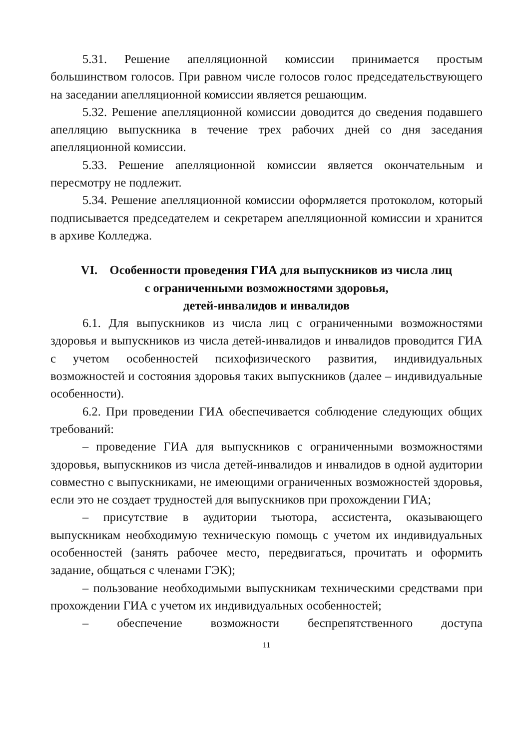5.31. Решение апелляционной комиссии принимается простым большинством голосов. При равном числе голосов голос председательствующего на заседании апелляционной комиссии является решающим.
5.32. Решение апелляционной комиссии доводится до сведения подавшего апелляцию выпускника в течение трех рабочих дней со дня заседания апелляционной комиссии.
5.33. Решение апелляционной комиссии является окончательным и пересмотру не подлежит.
5.34. Решение апелляционной комиссии оформляется протоколом, который подписывается председателем и секретарем апелляционной комиссии и хранится в архиве Колледжа.
VI. Особенности проведения ГИА для выпускников из числа лиц
с ограниченными возможностями здоровья,
детей-инвалидов и инвалидов
6.1. Для выпускников из числа лиц с ограниченными возможностями здоровья и выпускников из числа детей-инвалидов и инвалидов проводится ГИА с учетом особенностей психофизического развития, индивидуальных возможностей и состояния здоровья таких выпускников (далее – индивидуальные особенности).
6.2. При проведении ГИА обеспечивается соблюдение следующих общих требований:
– проведение ГИА для выпускников с ограниченными возможностями здоровья, выпускников из числа детей-инвалидов и инвалидов в одной аудитории совместно с выпускниками, не имеющими ограниченных возможностей здоровья, если это не создает трудностей для выпускников при прохождении ГИА;
– присутствие в аудитории тьютора, ассистента, оказывающего выпускникам необходимую техническую помощь с учетом их индивидуальных особенностей (занять рабочее место, передвигаться, прочитать и оформить задание, общаться с членами ГЭК);
– пользование необходимыми выпускникам техническими средствами при прохождении ГИА с учетом их индивидуальных особенностей;
– обеспечение возможности беспрепятственного доступа
11